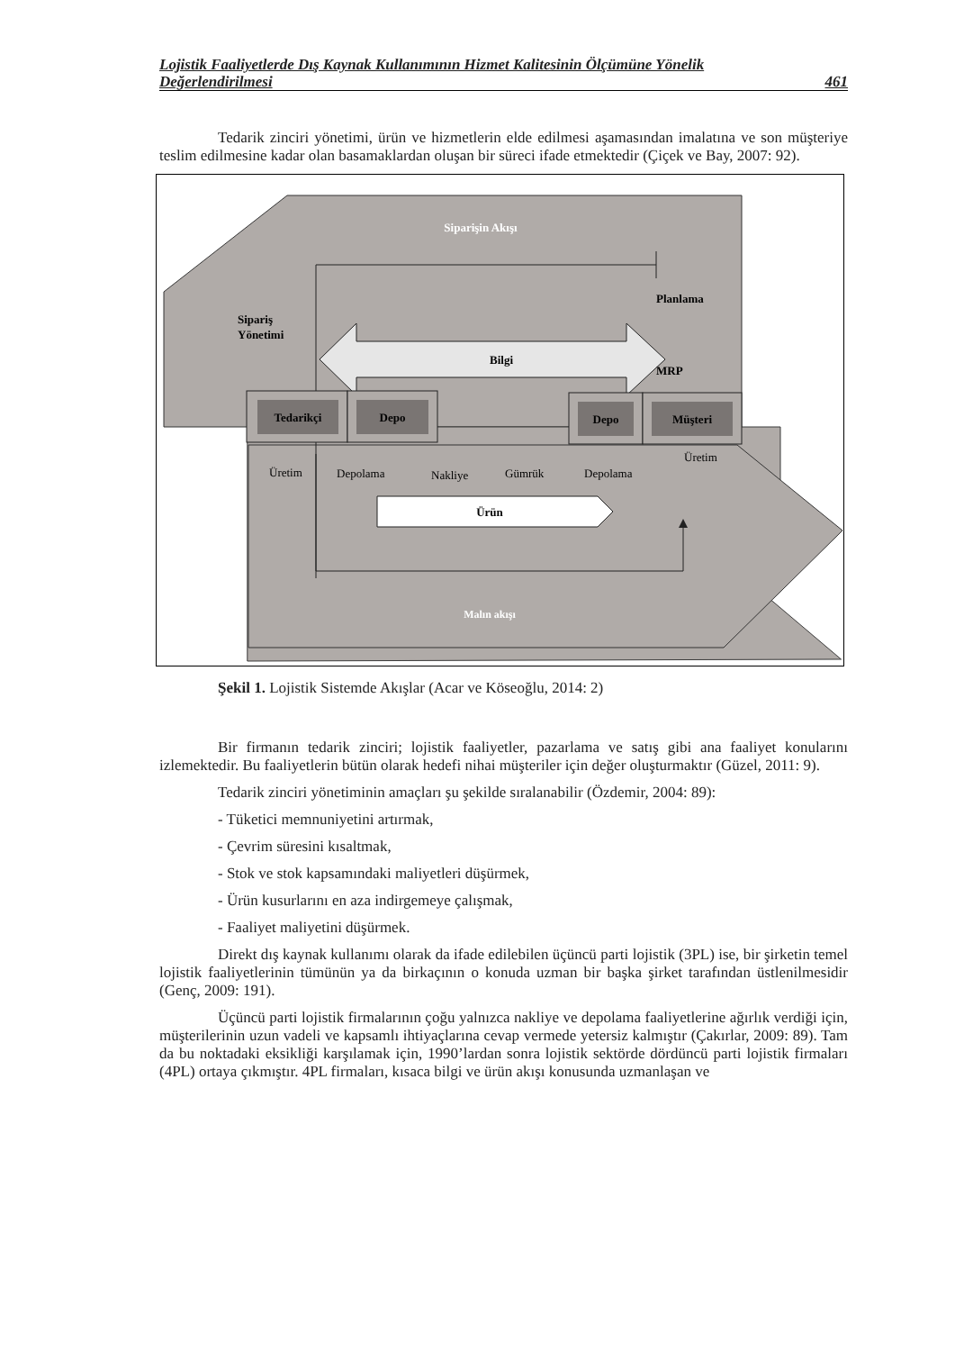Lojistik Faaliyetlerde Dış Kaynak Kullanımının Hizmet Kalitesinin Ölçümüne Yönelik
Değerlendirilmesi 461
Tedarik zinciri yönetimi, ürün ve hizmetlerin elde edilmesi aşamasından imalatına ve son müşteriye teslim edilmesine kadar olan basamaklardan oluşan bir süreci ifade etmektedir (Çiçek ve Bay, 2007: 92).
Siparişin Akışı
Planlama
Sipariş
Yönetimi
Bilgi
MRP
Tedarikçi
Depo
Depo
Müşteri
Üretim
Depolama
Nakliye
Gümrük
Depolama
Üretim
Ürün
Malın akışı
Şekil 1. Lojistik Sistemde Akışlar (Acar ve Köseoğlu, 2014: 2)
Bir firmanın tedarik zinciri; lojistik faaliyetler, pazarlama ve satış gibi ana faaliyet konularını izlemektedir. Bu faaliyetlerin bütün olarak hedefi nihai müşteriler için değer oluşturmaktır (Güzel, 2011: 9).
Tedarik zinciri yönetiminin amaçları şu şekilde sıralanabilir (Özdemir, 2004: 89):
- Tüketici memnuniyetini artırmak,
- Çevrim süresini kısaltmak,
- Stok ve stok kapsamındaki maliyetleri düşürmek,
- Ürün kusurlarını en aza indirgemeye çalışmak,
- Faaliyet maliyetini düşürmek.
Direkt dış kaynak kullanımı olarak da ifade edilebilen üçüncü parti lojistik (3PL) ise, bir şirketin temel lojistik faaliyetlerinin tümünün ya da birkaçının o konuda uzman bir başka şirket tarafından üstlenilmesidir (Genç, 2009: 191).
Üçüncü parti lojistik firmalarının çoğu yalnızca nakliye ve depolama faaliyetlerine ağırlık verdiği için, müşterilerinin uzun vadeli ve kapsamlı ihtiyaçlarına cevap vermede yetersiz kalmıştır (Çakırlar, 2009: 89). Tam da bu noktadaki eksikliği karşılamak için, 1990’lardan sonra lojistik sektörde dördüncü parti lojistik firmaları (4PL) ortaya çıkmıştır. 4PL firmaları, kısaca bilgi ve ürün akışı konusunda uzmanlaşan ve